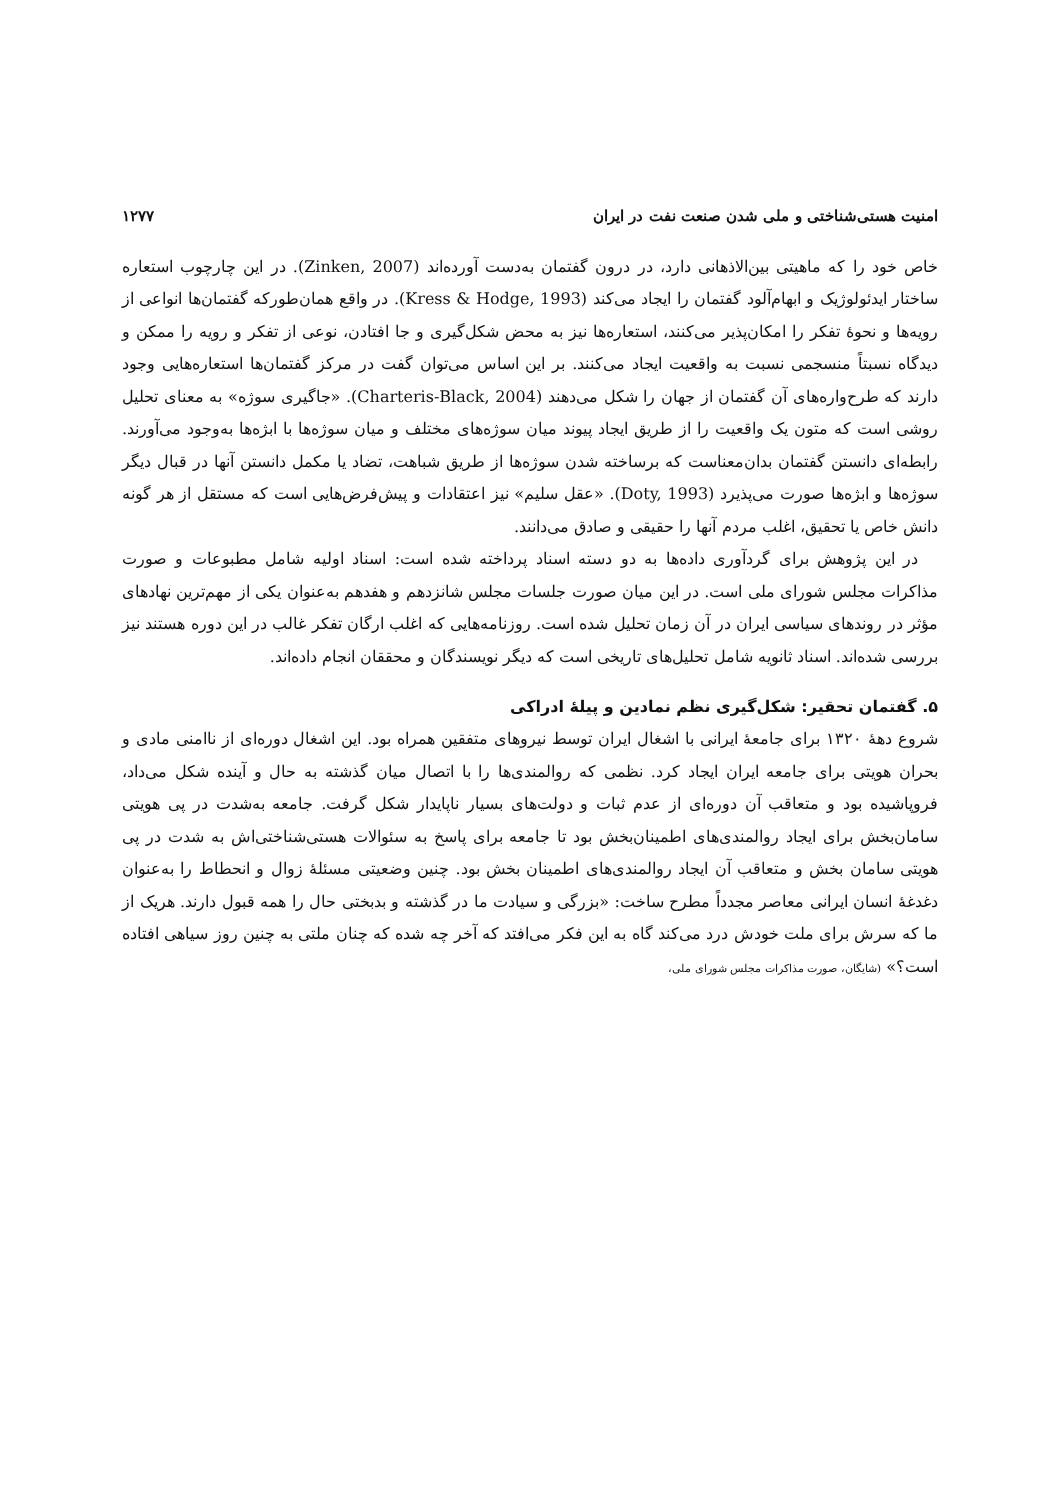امنیت هستی‌شناختی و ملی شدن صنعت نفت در ایران ۱۲۷۷
خاص خود را که ماهیتی بین‌الاذهانی دارد، در درون گفتمان به‌دست آورده‌اند (Zinken, 2007). در این چارچوب استعاره ساختار ایدئولوژیک و ابهام‌آلود گفتمان را ایجاد می‌کند (Kress & Hodge, 1993). در واقع همان‌طورکه گفتمان‌ها انواعی از رویه‌ها و نحوهٔ تفکر را امکان‌پذیر می‌کنند، استعاره‌ها نیز به محض شکل‌گیری و جا افتادن، نوعی از تفکر و رویه را ممکن و دیدگاه نسبتاً منسجمی نسبت به واقعیت ایجاد می‌کنند. بر این اساس می‌توان گفت در مرکز گفتمان‌ها استعاره‌هایی وجود دارند که طرح‌واره‌های آن گفتمان از جهان را شکل می‌دهند (Charteris-Black, 2004). «جاگیری سوژه» به معنای تحلیل روشی است که متون یک واقعیت را از طریق ایجاد پیوند میان سوژه‌های مختلف و میان سوژه‌ها با ابژه‌ها به‌وجود می‌آورند. رابطه‌ای دانستن گفتمان بدان‌معناست که برساخته شدن سوژه‌ها از طریق شباهت، تضاد یا مکمل دانستن آنها در قبال دیگر سوژه‌ها و ابژه‌ها صورت می‌پذیرد (Doty, 1993). «عقل سلیم» نیز اعتقادات و پیش‌فرض‌هایی است که مستقل از هر گونه دانش خاص یا تحقیق، اغلب مردم آنها را حقیقی و صادق می‌دانند.
در این پژوهش برای گردآوری داده‌ها به دو دسته اسناد پرداخته شده است: اسناد اولیه شامل مطبوعات و صورت مذاکرات مجلس شورای ملی است. در این میان صورت جلسات مجلس شانزدهم و هفدهم به‌عنوان یکی از مهم‌ترین نهادهای مؤثر در روندهای سیاسی ایران در آن زمان تحلیل شده است. روزنامه‌هایی که اغلب ارگان تفکر غالب در این دوره هستند نیز بررسی شده‌اند. اسناد ثانویه شامل تحلیل‌های تاریخی است که دیگر نویسندگان و محققان انجام داده‌اند.
۵. گفتمان تحقیر: شکل‌گیری نظم نمادین و پیلهٔ ادراکی
شروع دههٔ ۱۳۲۰ برای جامعهٔ ایرانی با اشغال ایران توسط نیروهای متفقین همراه بود. این اشغال دوره‌ای از ناامنی مادی و بحران هویتی برای جامعه ایران ایجاد کرد. نظمی که روالمندی‌ها را با اتصال میان گذشته به حال و آینده شکل می‌داد، فروپاشیده بود و متعاقب آن دوره‌ای از عدم ثبات و دولت‌های بسیار ناپایدار شکل گرفت. جامعه به‌شدت در پی هویتی سامان‌بخش برای ایجاد روالمندی‌های اطمینان‌بخش بود تا جامعه برای پاسخ به سئوالات هستی‌شناختی‌اش به شدت در پی هویتی سامان بخش و متعاقب آن ایجاد روالمندی‌های اطمینان بخش بود. چنین وضعیتی مسئلهٔ زوال و انحطاط را به‌عنوان دغدغهٔ انسان ایرانی معاصر مجدداً مطرح ساخت: «بزرگی و سیادت ما در گذشته و بدبختی حال را همه قبول دارند. هریک از ما که سرش برای ملت خودش درد می‌کند گاه به این فکر می‌افتد که آخر چه شده که چنان ملتی به چنین روز سیاهی افتاده است؟» (شایگان، صورت مذاکرات مجلس شورای ملی،